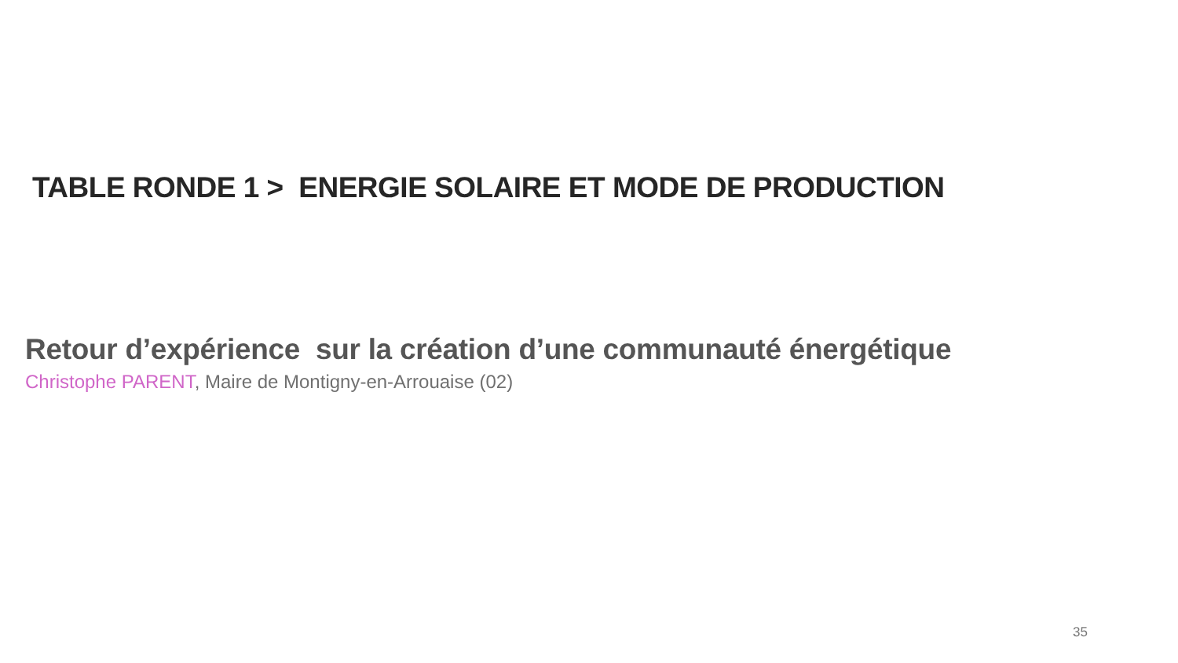TABLE RONDE 1 > ENERGIE SOLAIRE ET MODE DE PRODUCTION
Retour d’expérience sur la création d’une communauté énergétique
Christophe PARENT, Maire de Montigny-en-Arrouaise (02)
35